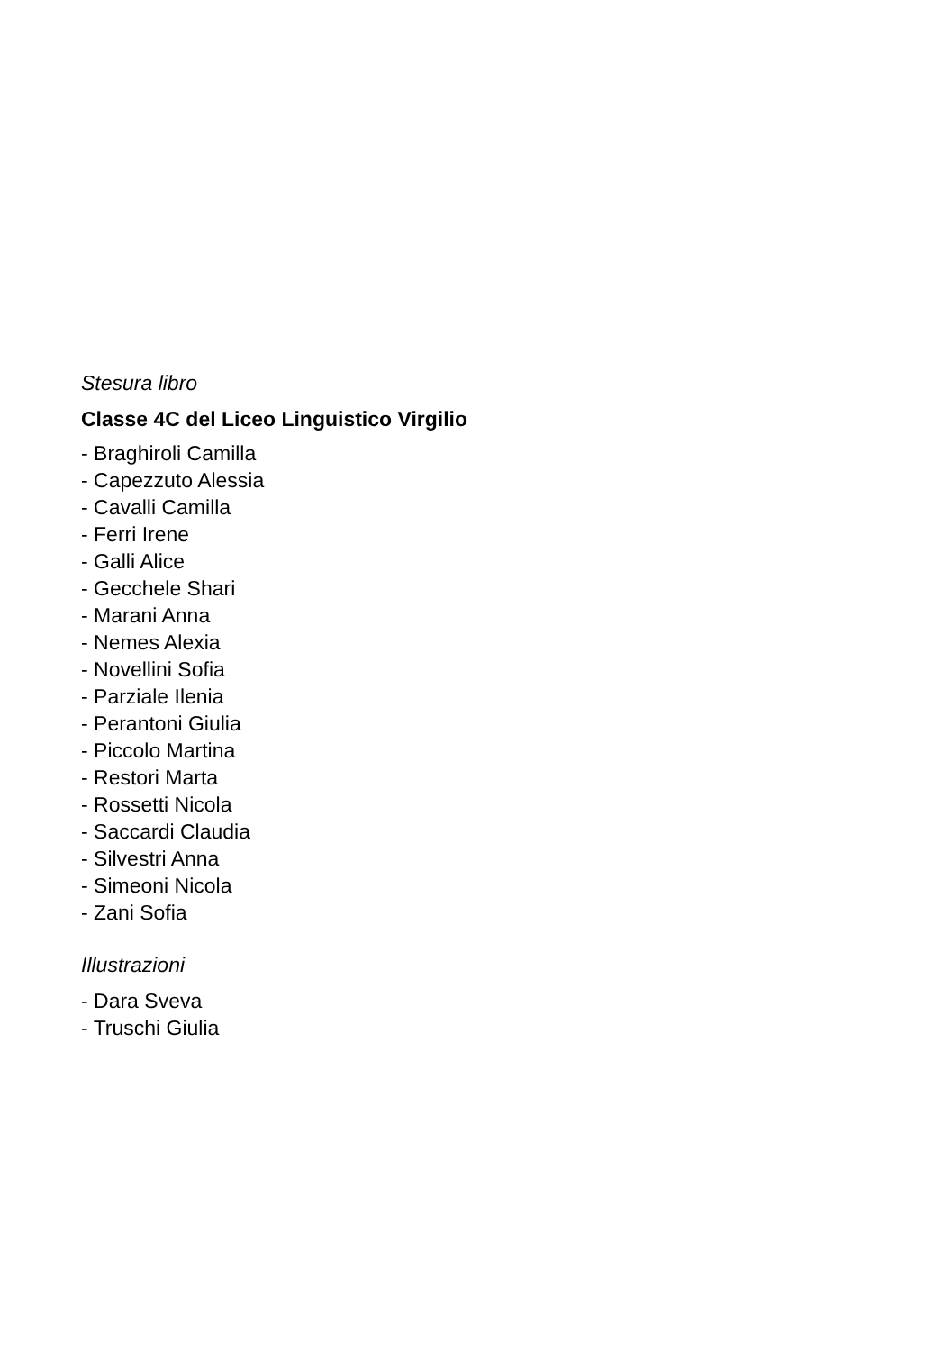Stesura libro
Classe 4C del Liceo Linguistico Virgilio
- Braghiroli Camilla
- Capezzuto Alessia
- Cavalli Camilla
- Ferri Irene
- Galli Alice
- Gecchele Shari
- Marani Anna
- Nemes Alexia
- Novellini Sofia
- Parziale Ilenia
- Perantoni Giulia
- Piccolo Martina
- Restori Marta
- Rossetti Nicola
- Saccardi Claudia
- Silvestri Anna
- Simeoni Nicola
- Zani Sofia
Illustrazioni
- Dara Sveva
- Truschi Giulia